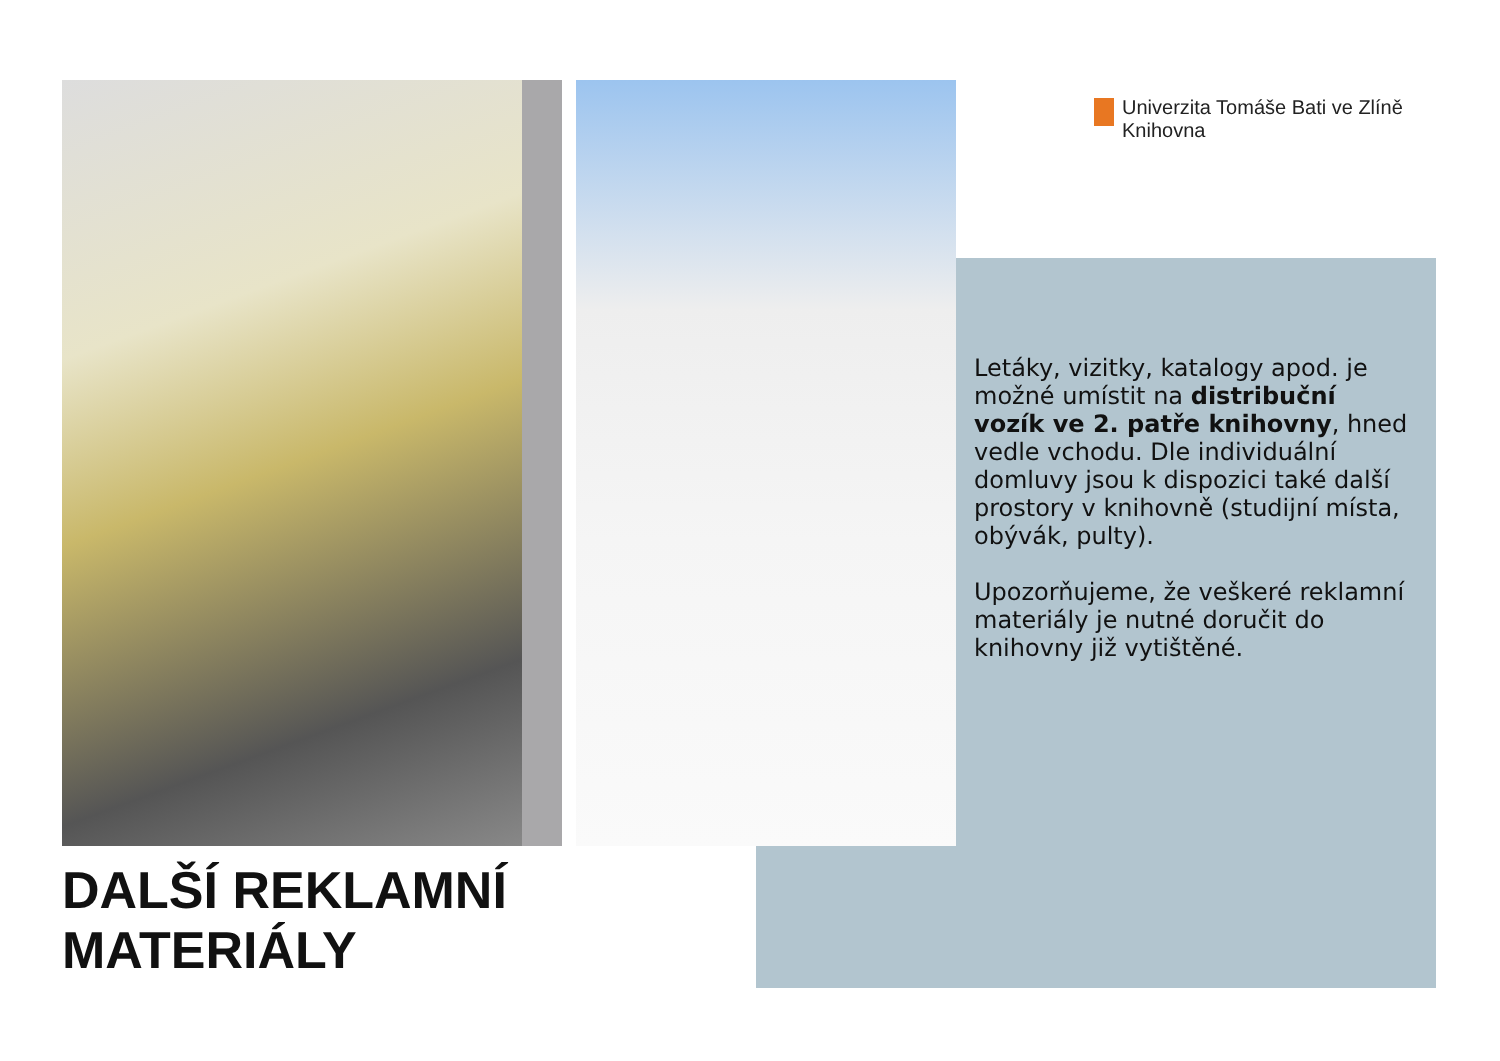Univerzita Tomáše Bati ve Zlíně
Knihovna
Letáky, vizitky, katalogy apod. je možné umístit na distribuční vozík ve 2. patře knihovny, hned vedle vchodu. Dle individuální domluvy jsou k dispozici také další prostory v knihovně (studijní místa, obývák, pulty).
Upozorňujeme, že veškeré reklamní materiály je nutné doručit do knihovny již vytištěné.
DALŠÍ REKLAMNÍ
MATERIÁLY